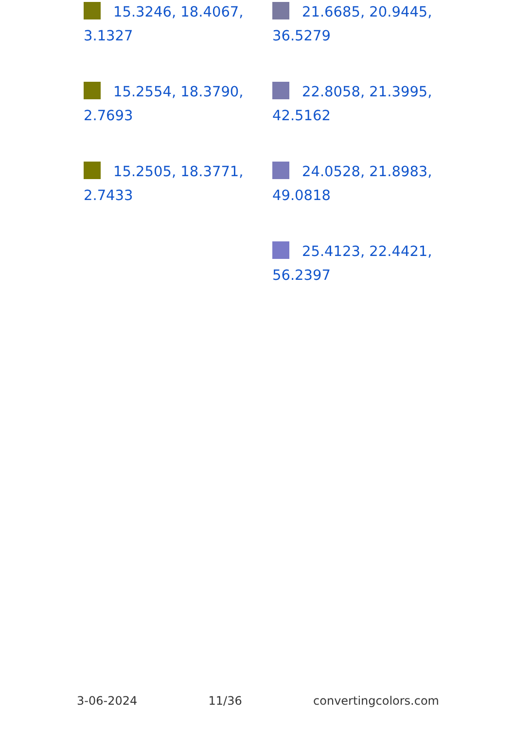15.3246, 18.4067, 3.1327
15.2554, 18.3790, 2.7693
15.2505, 18.3771, 2.7433
21.6685, 20.9445, 36.5279
22.8058, 21.3995, 42.5162
24.0528, 21.8983, 49.0818
25.4123, 22.4421, 56.2397
3-06-2024 11/36 convertingcolors.com